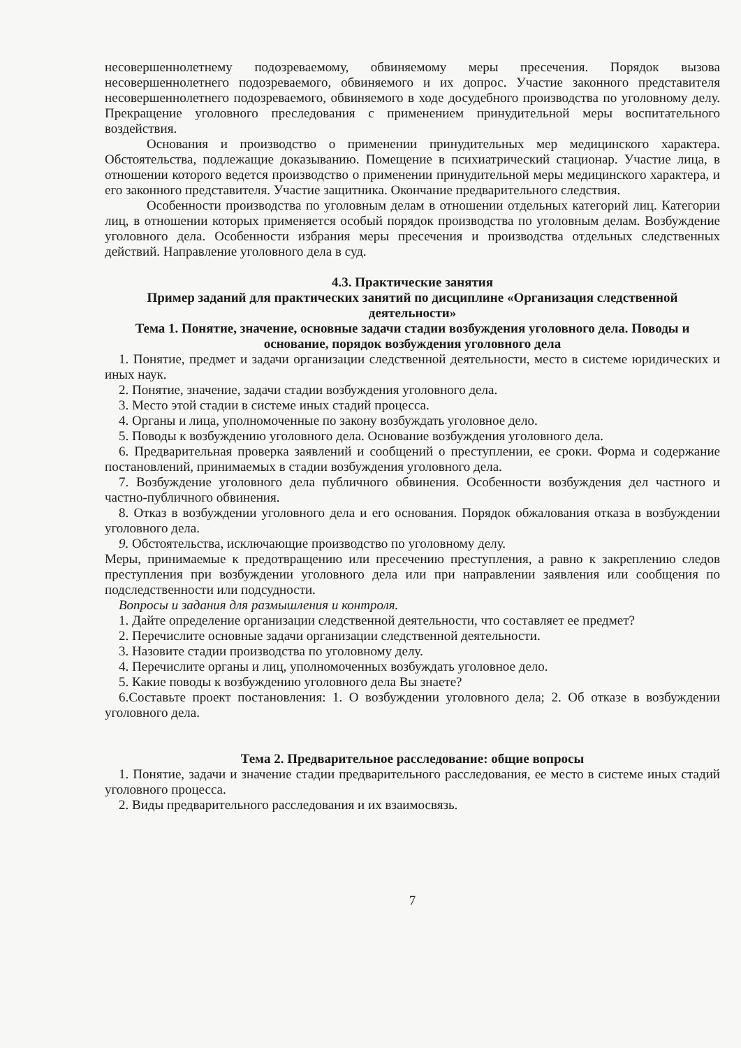несовершеннолетнему подозреваемому, обвиняемому меры пресечения. Порядок вызова несовершеннолетнего подозреваемого, обвиняемого и их допрос. Участие законного представителя несовершеннолетнего подозреваемого, обвиняемого в ходе досудебного производства по уголовному делу. Прекращение уголовного преследования с применением принудительной меры воспитательного воздействия.
Основания и производство о применении принудительных мер медицинского характера. Обстоятельства, подлежащие доказыванию. Помещение в психиатрический стационар. Участие лица, в отношении которого ведется производство о применении принудительной меры медицинского характера, и его законного представителя. Участие защитника. Окончание предварительного следствия.
Особенности производства по уголовным делам в отношении отдельных категорий лиц. Категории лиц, в отношении которых применяется особый порядок производства по уголовным делам. Возбуждение уголовного дела. Особенности избрания меры пресечения и производства отдельных следственных действий. Направление уголовного дела в суд.
4.3. Практические занятия
Пример заданий для практических занятий по дисциплине «Организация следственной деятельности»
Тема 1. Понятие, значение, основные задачи стадии возбуждения уголовного дела. Поводы и основание, порядок возбуждения уголовного дела
1. Понятие, предмет и задачи организации следственной деятельности, место в системе юридических и иных наук.
2. Понятие, значение, задачи стадии возбуждения уголовного дела.
3. Место этой стадии в системе иных стадий процесса.
4. Органы и лица, уполномоченные по закону возбуждать уголовное дело.
5. Поводы к возбуждению уголовного дела. Основание возбуждения уголовного дела.
6. Предварительная проверка заявлений и сообщений о преступлении, ее сроки. Форма и содержание постановлений, принимаемых в стадии возбуждения уголовного дела.
7. Возбуждение уголовного дела публичного обвинения. Особенности возбуждения дел частного и частно-публичного обвинения.
8. Отказ в возбуждении уголовного дела и его основания. Порядок обжалования отказа в возбуждении уголовного дела.
9. Обстоятельства, исключающие производство по уголовному делу.
Меры, принимаемые к предотвращению или пресечению преступления, а равно к закреплению следов преступления при возбуждении уголовного дела или при направлении заявления или сообщения по подследственности или подсудности.
Вопросы и задания для размышления и контроля.
1. Дайте определение организации следственной деятельности, что составляет ее предмет?
2. Перечислите основные задачи организации следственной деятельности.
3. Назовите стадии производства по уголовному делу.
4. Перечислите органы и лиц, уполномоченных возбуждать уголовное дело.
5. Какие поводы к возбуждению уголовного дела Вы знаете?
6.Составьте проект постановления: 1. О возбуждении уголовного дела; 2. Об отказе в возбуждении уголовного дела.
Тема 2. Предварительное расследование: общие вопросы
1. Понятие, задачи и значение стадии предварительного расследования, ее место в системе иных стадий уголовного процесса.
2. Виды предварительного расследования и их взаимосвязь.
7